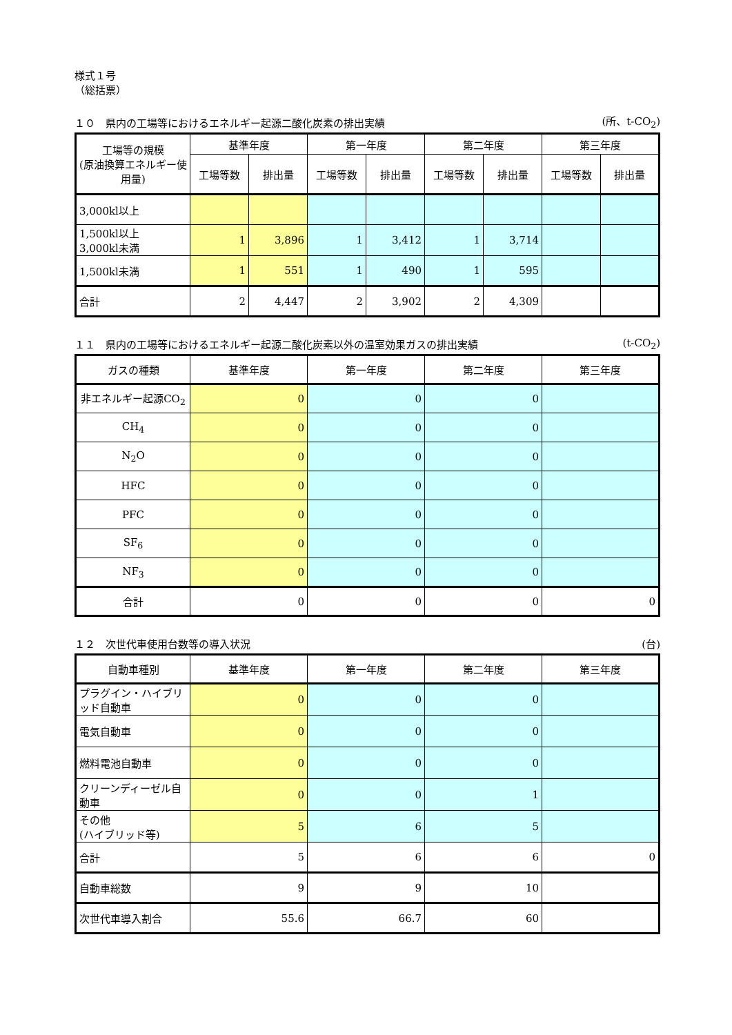様式１号
（総括票）
１０　県内の工場等におけるエネルギー起源二酸化炭素の排出実績 (所、t-CO<sub>2</sub>)
| 工場等の規模 (原油換算エネルギー使用量) | 基準年度 | | 第一年度 | | 第二年度 | | 第三年度 | |
| --- | --- | --- | --- | --- | --- | --- | --- | --- |
| | 工場等数 | 排出量 | 工場等数 | 排出量 | 工場等数 | 排出量 | 工場等数 | 排出量 |
| 3,000kl以上 | | | | | | | | |
| 1,500kl以上 3,000kl未満 | 1 | 3,896 | 1 | 3,412 | 1 | 3,714 | | |
| 1,500kl未満 | 1 | 551 | 1 | 490 | 1 | 595 | | |
| 合計 | 2 | 4,447 | 2 | 3,902 | 2 | 4,309 | | |
１１　県内の工場等におけるエネルギー起源二酸化炭素以外の温室効果ガスの排出実績 (t-CO<sub>2</sub>)
| ガスの種類 | 基準年度 | 第一年度 | 第二年度 | 第三年度 |
| --- | --- | --- | --- | --- |
| 非エネルギー起源CO<sub>2</sub> | 0 | 0 | 0 | |
| CH<sub>4</sub> | 0 | 0 | 0 | |
| N<sub>2</sub>O | 0 | 0 | 0 | |
| HFC | 0 | 0 | 0 | |
| PFC | 0 | 0 | 0 | |
| SF<sub>6</sub> | 0 | 0 | 0 | |
| NF<sub>3</sub> | 0 | 0 | 0 | |
| 合計 | 0 | 0 | 0 | 0 |
１２　次世代車使用台数等の導入状況 (台)
| 自動車種別 | 基準年度 | 第一年度 | 第二年度 | 第三年度 |
| --- | --- | --- | --- | --- |
| プラグイン・ハイブリッド自動車 | 0 | 0 | 0 | |
| 電気自動車 | 0 | 0 | 0 | |
| 燃料電池自動車 | 0 | 0 | 0 | |
| クリーンディーゼル自動車 | 0 | 0 | 1 | |
| その他 (ハイブリッド等) | 5 | 6 | 5 | |
| 合計 | 5 | 6 | 6 | 0 |
| 自動車総数 | 9 | 9 | 10 | |
| 次世代車導入割合 | 55.6 | 66.7 | 60 | |